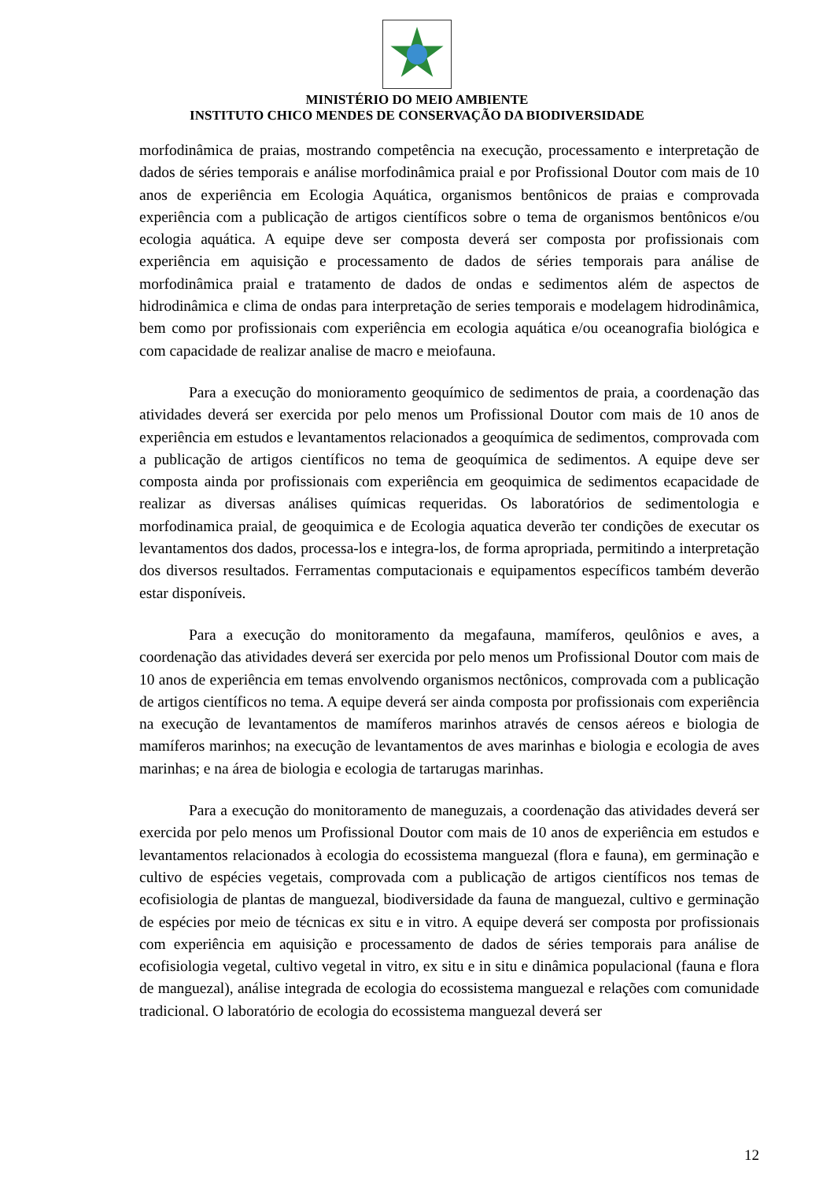MINISTÉRIO DO MEIO AMBIENTE
INSTITUTO CHICO MENDES DE CONSERVAÇÃO DA BIODIVERSIDADE
morfodinâmica de praias, mostrando competência na execução, processamento e interpretação de dados de séries temporais e análise morfodinâmica praial e por Profissional Doutor com mais de 10 anos de experiência em Ecologia Aquática, organismos bentônicos de praias e comprovada experiência com a publicação de artigos científicos sobre o tema de organismos bentônicos e/ou ecologia aquática. A equipe deve ser composta deverá ser composta por profissionais com experiência em aquisição e processamento de dados de séries temporais para análise de morfodinâmica praial e tratamento de dados de ondas e sedimentos além de aspectos de hidrodinâmica e clima de ondas para interpretação de series temporais e modelagem hidrodinâmica, bem como por profissionais com experiência em ecologia aquática e/ou oceanografia biológica e com capacidade de realizar analise de macro e meiofauna.
Para a execução do monioramento geoquímico de sedimentos de praia, a coordenação das atividades deverá ser exercida por pelo menos um Profissional Doutor com mais de 10 anos de experiência em estudos e levantamentos relacionados a geoquímica de sedimentos, comprovada com a publicação de artigos científicos no tema de geoquímica de sedimentos. A equipe deve ser composta ainda por profissionais com experiência em geoquimica de sedimentos ecapacidade de realizar as diversas análises químicas requeridas. Os laboratórios de sedimentologia e morfodinamica praial, de geoquimica e de Ecologia aquatica deverão ter condições de executar os levantamentos dos dados, processa-los e integra-los, de forma apropriada, permitindo a interpretação dos diversos resultados. Ferramentas computacionais e equipamentos específicos também deverão estar disponíveis.
Para a execução do monitoramento da megafauna, mamíferos, qeulônios e aves, a coordenação das atividades deverá ser exercida por pelo menos um Profissional Doutor com mais de 10 anos de experiência em temas envolvendo organismos nectônicos, comprovada com a publicação de artigos científicos no tema. A equipe deverá ser ainda composta por profissionais com experiência na execução de levantamentos de mamíferos marinhos através de censos aéreos e biologia de mamíferos marinhos; na execução de levantamentos de aves marinhas e biologia e ecologia de aves marinhas; e na área de biologia e ecologia de tartarugas marinhas.
Para a execução do monitoramento de maneguzais, a coordenação das atividades deverá ser exercida por pelo menos um Profissional Doutor com mais de 10 anos de experiência em estudos e levantamentos relacionados à ecologia do ecossistema manguezal (flora e fauna), em germinação e cultivo de espécies vegetais, comprovada com a publicação de artigos científicos nos temas de ecofisiologia de plantas de manguezal, biodiversidade da fauna de manguezal, cultivo e germinação de espécies por meio de técnicas ex situ e in vitro. A equipe deverá ser composta por profissionais com experiência em aquisição e processamento de dados de séries temporais para análise de ecofisiologia vegetal, cultivo vegetal in vitro, ex situ e in situ e dinâmica populacional (fauna e flora de manguezal), análise integrada de ecologia do ecossistema manguezal e relações com comunidade tradicional. O laboratório de ecologia do ecossistema manguezal deverá ser
12